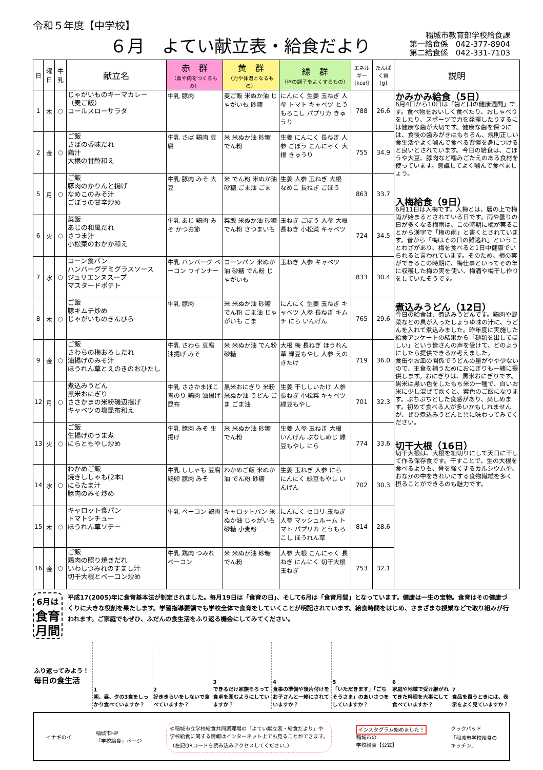令和５年度【中学校】
６月　よてい献立表・給食だより
稲城市教育部学校給食課
第一給食係　042-377-8904
第二給食係　042-331-7103
| 日 | 曜日 | 牛乳 | 献立名 | 赤 群 （血や肉をつくるもの） | 黄 群 （力や体温となるもの） | 緑 群 （体の調子をよくするもの） | エネルギー [kcal] | たんぱく質 [g] | 説明 |
| --- | --- | --- | --- | --- | --- | --- | --- | --- | --- |
| 1 | 木 | ○ | じゃがいものキーマカレー （麦ご飯） コールスローサラダ | 牛乳 豚肉 | 麦ご飯 米ぬか油 じゃがいも 砂糖 | にんにく 生姜 玉ねぎ 人参 トマト キャベツ とうもろこし パプリカ きゅうり | 788 | 26.6 | かみかみ給食（5日） 6月4日から10日は「歯と口の健康週間」です。食べ物をおいしく食べたり、おしゃべりをしたり、スポーツで力を発揮したりするには健康な歯が大切です。健康な歯を保つには、食後の歯みがきはもちろん、規則正しい食生活やよく噛んで食べる習慣を身につけると良いとされています。今日の給食は、ごぼうや大豆、豚肉など噛みごたえのある食材を使っています。意識してよく噛んで食べましょう。 入梅給食（9日） 6月11日は入梅です。入梅とは、暦の上で梅雨が始まるとされている日です。雨や曇りの日が多くなる梅雨は、この時期に梅が実ることから漢字で「梅の雨」と書くとされています。昔から「梅はその日の難逃れ」ということわざがあり、梅を食べると1日中健康でいられると言われています。そのため、梅の実ができるこの時期に、梅仕事といってその年に収穫した梅の実を使い、梅酒や梅干し作りをしていたそうです。 煮込みうどん（12日） 今日の給食は、煮込みうどんです。鶏肉や野菜などの具が入ったしょうゆ味の汁に、うどんを入れて煮込みました。昨年度に実施した給食アンケートの結果から「麺類を出してほしい」という皆さんの声を受けて、どのようにしたら提供できるか考えました。 食缶やお皿の関係でうどんの量がやや少ないので、主食を補うためにおにぎりも一緒に提供します。おにぎりは、黒米おにぎりです。黒米は黒い色をしたもち米の一種で、白いお米に少し混ぜて炊くと、紫色のご飯になります。ぷちぷちとした食感があり、楽しめます。初めて食べる人が多いかもしれませんが、ぜひ煮込みうどんと共に味わってみてください。 切干大根（16日） 切干大根は、大根を細切りにして天日に干して作る保存食です。干すことで、生の大根を食べるよりも、骨を強くするカルシウムや、おなかの中をきれいにする食物繊維を多く摂ることができるのも魅力です。 |
| 2 | 金 | ○ | ご飯 さばの香味だれ 鶏汁 大根の甘酢和え | 牛乳 さば 鶏肉 豆腐 | 米 米ぬか油 砂糖 でん粉 | 生姜 にんにく 長ねぎ 人参 ごぼう こんにゃく 大根 きゅうり | 755 | 34.9 | |
| 5 | 月 | ○ | ご飯 豚肉のかりんと揚げ なめこのみそ汁 ごぼうの甘辛炒め | 牛乳 豚肉 みそ 大豆 | 米 でん粉 米ぬか油 砂糖 ごま油 ごま | 生姜 人参 玉ねぎ 大根 なめこ 長ねぎ ごぼう | 863 | 33.7 | |
| 6 | 火 | ○ | 菜飯 あじの和風だれ さつま汁 小松菜のおかか和え | 牛乳 あじ 鶏肉 みそ かつお節 | 菜飯 米ぬか油 砂糖 でん粉 さつまいも | 玉ねぎ ごぼう 人参 大根 長ねぎ 小松菜 キャベツ | 724 | 34.5 | |
| 7 | 水 | ○ | コーン食パン ハンバーグデミグラスソース ジュリエンヌスープ マスタードポテト | 牛乳 ハンバーグ ベーコン ウインナー | コーンパン 米ぬか油 砂糖 でん粉 じゃがいも | 玉ねぎ 人参 キャベツ | 833 | 30.4 | |
| 8 | 木 | ○ | ご飯 豚キムチ炒め じゃがいものきんぴら | 牛乳 豚肉 | 米 米ぬか油 砂糖 でん粉 ごま油 じゃがいも ごま | にんにく 生姜 玉ねぎ キャベツ 人参 長ねぎ キムチ にら いんげん | 765 | 29.6 | |
| 9 | 金 | ○ | ご飯 さわらの梅おろしだれ 油揚げのみそ汁 ほうれん草とえのきのおひたし | 牛乳 さわら 豆腐 油揚げ みそ | 米 米ぬか油 でん粉 砂糖 | 大根 梅 長ねぎ ほうれん草 緑豆もやし 人参 えのきたけ | 719 | 36.0 | |
| 12 | 月 | ○ | 煮込みうどん 黒米おにぎり ささかまの米粉磯辺揚げ キャベツの塩昆布和え | 牛乳 ささかまぼこ 青のり 鶏肉 油揚げ 昆布 | 黒米おにぎり 米粉 米ぬか油 うどん ごま ごま油 | 生姜 干ししいたけ 人参 長ねぎ 小松菜 キャベツ 緑豆もやし | 701 | 32.3 | |
| 13 | 火 | ○ | ご飯 生揚げのうま煮 にらともやし炒め | 牛乳 豚肉 みそ 生揚げ | 米 米ぬか油 砂糖 でん粉 | 生姜 人参 玉ねぎ 大根 いんげん ぶなしめじ 緑豆もやし にら | 774 | 33.6 | |
| 14 | 水 | ○ | わかめご飯 焼きししゃも(2本) にらたま汁 豚肉のみそ炒め | 牛乳 ししゃも 豆腐 鶏卵 豚肉 みそ | わかめご飯 米ぬか油 でん粉 砂糖 | 生姜 玉ねぎ 人参 にら にんにく 緑豆もやし いんげん | 702 | 30.3 | |
| 15 | 木 | ○ | キャロット食パン トマトシチュー ほうれん草ソテー | 牛乳 ベーコン 鶏肉 | キャロットパン 米ぬか油 じゃがいも 砂糖 小麦粉 | にんにく セロリ 玉ねぎ 人参 マッシュルーム トマト パプリカ とうもろこし ほうれん草 | 814 | 28.6 | |
| 16 | 金 | ○ | ご飯 鶏肉の照り焼きだれ いわしつみれのすまし汁 切干大根とベーコン炒め | 牛乳 鶏肉 つみれ ベーコン | 米 米ぬか油 砂糖 でん粉 | 人参 大根 こんにゃく 長ねぎ にんにく 切干大根 玉ねぎ | 753 | 32.1 | |
6月は
食育月間
平成17(2005)年に食育基本法が制定されました。毎月19日は「食育の日」、そして6月は「食育月間」となっています。健康は一生の宝物。食育はその健康づくりに大きな役割を果たします。学習指導要領でも学校全体で食育をしていくことが明記されています。給食時間をはじめ、さまざまな授業などで取り組みが行われます。ご家庭でもぜひ、ふだんの食生活をふり返る機会にしてみてください。
ふり返ってみよう！
毎日の食生活
1
朝、昼、夕の3食をしっかり食べていますか？
2
好ききらいをしないで食べていますか？
3
できるだけ家族そろって食卓を囲むようにしていますか？
4
食事の準備や後片付けをお子さんと一緒にされていますか？
5
「いただきます」「ごちそうさま」のあいさつをしていますか？
6
家庭や地域で受け継がれてきた料理を大事にして食べていますか？
7
食品を買うときには、表示をよく見ていますか？
イナギのイ
稲城市HP
「学校給食」ページ
©稲城市立学校給食共同調理場の「よてい献立表・給食だより」や
学校給食に関する情報はインターネット上でも見ることができます。
（左記QRコードを読み込みアクセスしてください。）
インスタグラム始めました！
稲城市の
学校給食【公式】
クックパッド
「稲城市学校給食の
キッチン」